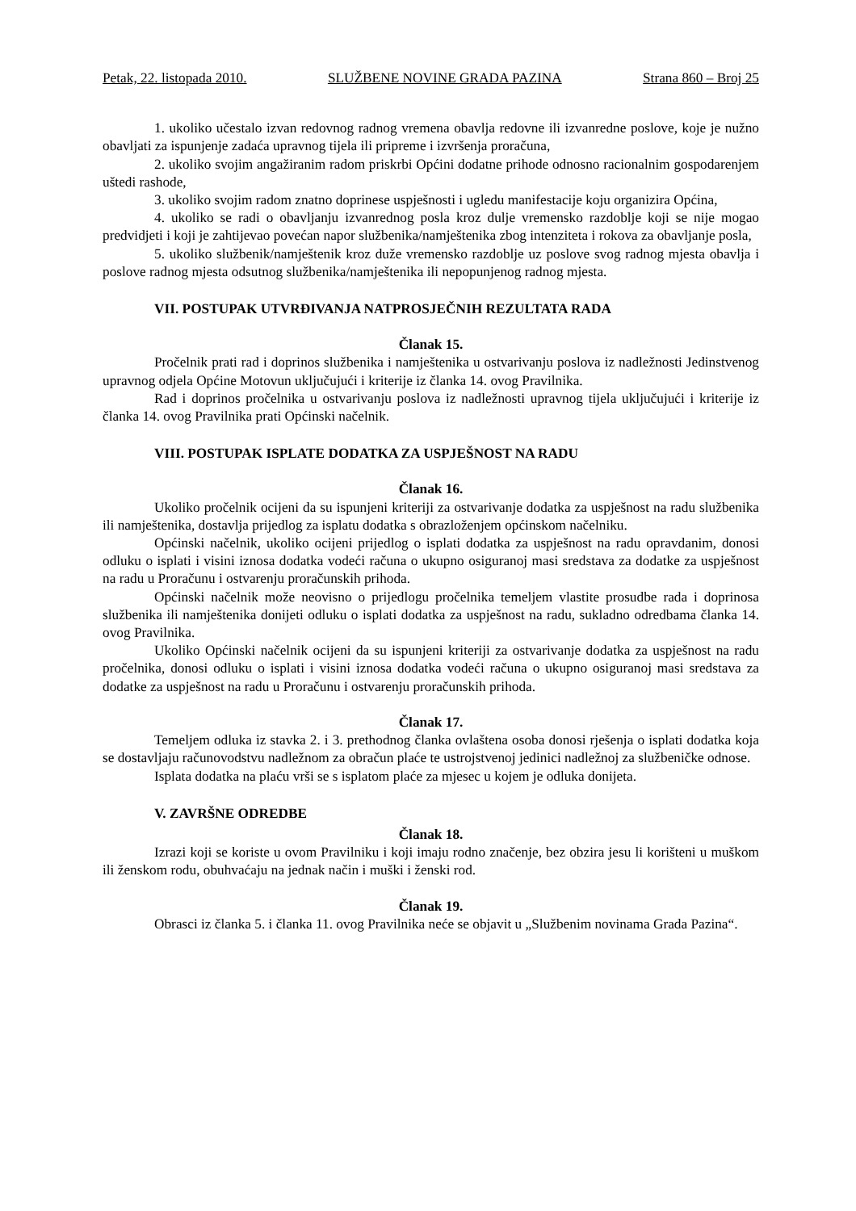Petak, 22. listopada 2010. SLUŽBENE NOVINE GRADA PAZINA Strana 860 – Broj 25
1. ukoliko učestalo izvan redovnog radnog vremena obavlja redovne ili izvanredne poslove, koje je nužno obavljati za ispunjenje zadaća upravnog tijela ili pripreme i izvršenja proračuna,
2. ukoliko svojim angažiranim radom priskrbi Općini dodatne prihode odnosno racionalnim gospodarenjem uštedi rashode,
3. ukoliko svojim radom znatno doprinese uspješnosti i ugledu manifestacije koju organizira Općina,
4. ukoliko se radi o obavljanju izvanrednog posla kroz dulje vremensko razdoblje koji se nije mogao predvidjeti i koji je zahtijevao povećan napor službenika/namještenika zbog intenziteta i rokova za obavljanje posla,
5. ukoliko službenik/namještenik kroz duže vremensko razdoblje uz poslove svog radnog mjesta obavlja i poslove radnog mjesta odsutnog službenika/namještenika ili nepopunjenog radnog mjesta.
VII. POSTUPAK UTVRĐIVANJA NATPROSJEČNIH REZULTATA RADA
Članak 15.
Pročelnik prati rad i doprinos službenika i namještenika u ostvarivanju poslova iz nadležnosti Jedinstvenog upravnog odjela Općine Motovun uključujući i kriterije iz članka 14. ovog Pravilnika.
Rad i doprinos pročelnika u ostvarivanju poslova iz nadležnosti upravnog tijela uključujući i kriterije iz članka 14. ovog Pravilnika prati Općinski načelnik.
VIII. POSTUPAK ISPLATE DODATKA ZA USPJEŠNOST NA RADU
Članak 16.
Ukoliko pročelnik ocijeni da su ispunjeni kriteriji za ostvarivanje dodatka za uspješnost na radu službenika ili namještenika, dostavlja prijedlog za isplatu dodatka s obrazloženjem općinskom načelniku.
Općinski načelnik, ukoliko ocijeni prijedlog o isplati dodatka za uspješnost na radu opravdanim, donosi odluku o isplati i visini iznosa dodatka vodeći računa o ukupno osiguranoj masi sredstava za dodatke za uspješnost na radu u Proračunu i ostvarenju proračunskih prihoda.
Općinski načelnik može neovisno o prijedlogu pročelnika temeljem vlastite prosudbe rada i doprinosa službenika ili namještenika donijeti odluku o isplati dodatka za uspješnost na radu, sukladno odredbama članka 14. ovog Pravilnika.
Ukoliko Općinski načelnik ocijeni da su ispunjeni kriteriji za ostvarivanje dodatka za uspješnost na radu pročelnika, donosi odluku o isplati i visini iznosa dodatka vodeći računa o ukupno osiguranoj masi sredstava za dodatke za uspješnost na radu u Proračunu i ostvarenju proračunskih prihoda.
Članak 17.
Temeljem odluka iz stavka 2. i 3. prethodnog članka ovlaštena osoba donosi rješenja o isplati dodatka koja se dostavljaju računovodstvu nadležnom za obračun plaće te ustrojstvenoj jedinici nadležnoj za službeničke odnose.
Isplata dodatka na plaću vrši se s isplatom plaće za mjesec u kojem je odluka donijeta.
V. ZAVRŠNE ODREDBE
Članak 18.
Izrazi koji se koriste u ovom Pravilniku i koji imaju rodno značenje, bez obzira jesu li korišteni u muškom ili ženskom rodu, obuhvaćaju na jednak način i muški i ženski rod.
Članak 19.
Obrasci iz članka 5. i članka 11. ovog Pravilnika neće se objavit u „Službenim novinama Grada Pazina“.